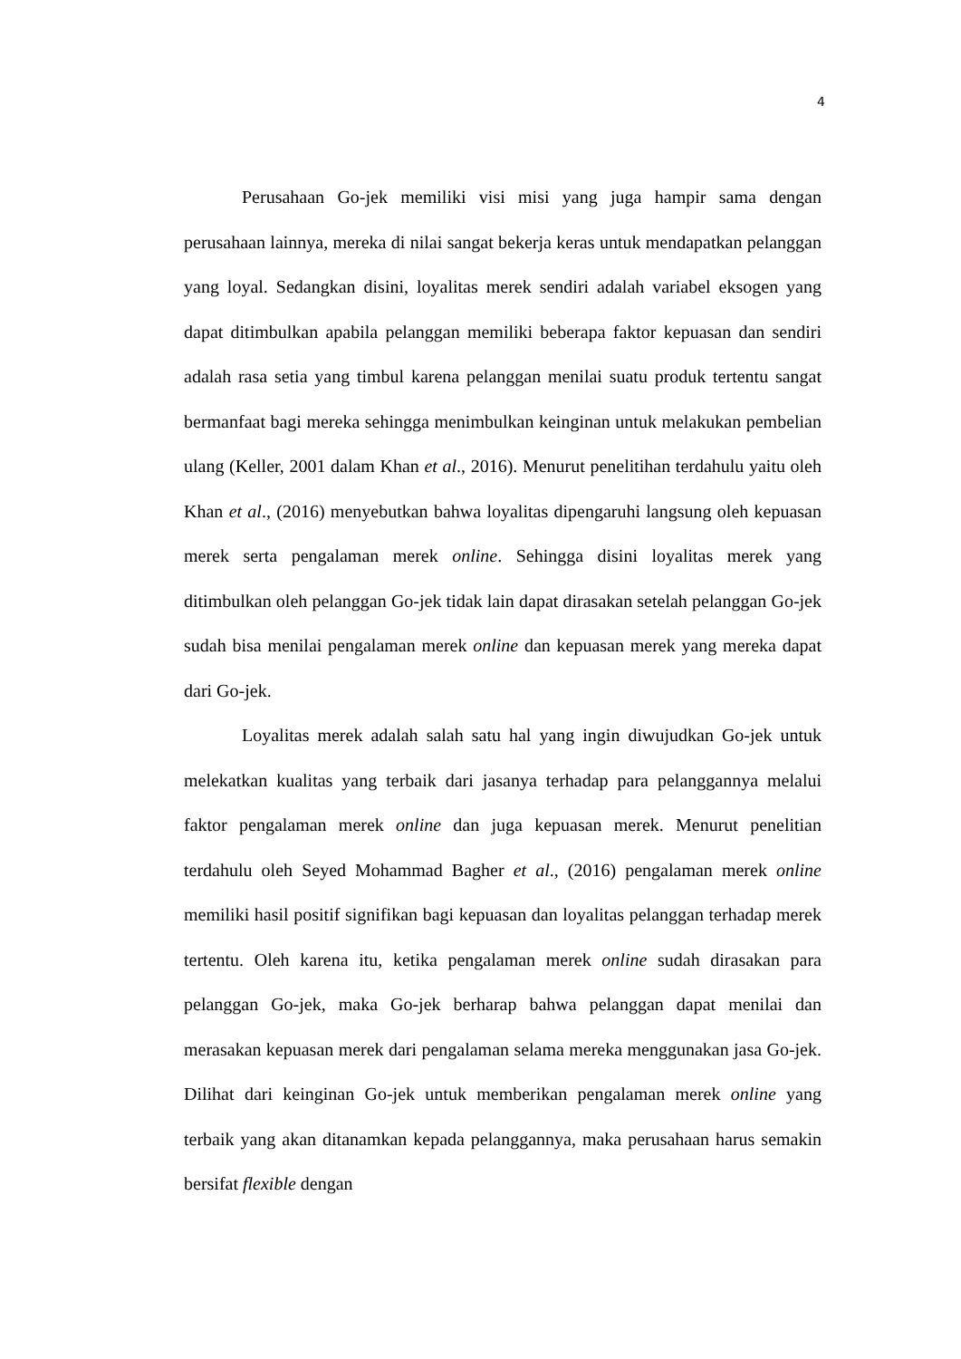4
Perusahaan Go-jek memiliki visi misi yang juga hampir sama dengan perusahaan lainnya, mereka di nilai sangat bekerja keras untuk mendapatkan pelanggan yang loyal. Sedangkan disini, loyalitas merek sendiri adalah variabel eksogen yang dapat ditimbulkan apabila pelanggan memiliki beberapa faktor kepuasan dan sendiri adalah rasa setia yang timbul karena pelanggan menilai suatu produk tertentu sangat bermanfaat bagi mereka sehingga menimbulkan keinginan untuk melakukan pembelian ulang (Keller, 2001 dalam Khan et al., 2016). Menurut penelitihan terdahulu yaitu oleh Khan et al., (2016) menyebutkan bahwa loyalitas dipengaruhi langsung oleh kepuasan merek serta pengalaman merek online. Sehingga disini loyalitas merek yang ditimbulkan oleh pelanggan Go-jek tidak lain dapat dirasakan setelah pelanggan Go-jek sudah bisa menilai pengalaman merek online dan kepuasan merek yang mereka dapat dari Go-jek.
Loyalitas merek adalah salah satu hal yang ingin diwujudkan Go-jek untuk melekatkan kualitas yang terbaik dari jasanya terhadap para pelanggannya melalui faktor pengalaman merek online dan juga kepuasan merek. Menurut penelitian terdahulu oleh Seyed Mohammad Bagher et al., (2016) pengalaman merek online memiliki hasil positif signifikan bagi kepuasan dan loyalitas pelanggan terhadap merek tertentu. Oleh karena itu, ketika pengalaman merek online sudah dirasakan para pelanggan Go-jek, maka Go-jek berharap bahwa pelanggan dapat menilai dan merasakan kepuasan merek dari pengalaman selama mereka menggunakan jasa Go-jek. Dilihat dari keinginan Go-jek untuk memberikan pengalaman merek online yang terbaik yang akan ditanamkan kepada pelanggannya, maka perusahaan harus semakin bersifat flexible dengan